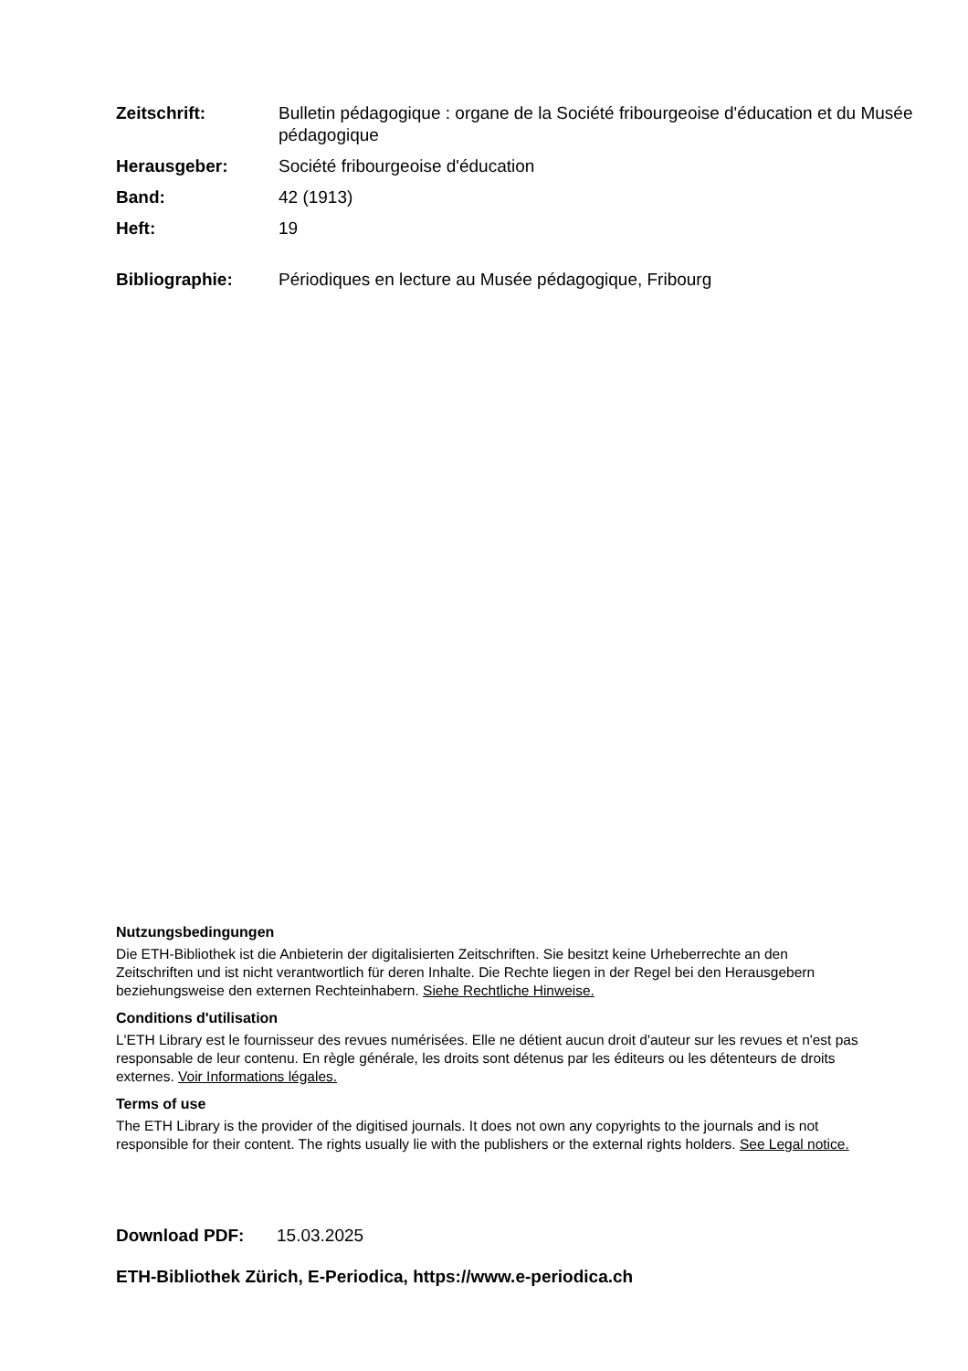Zeitschrift: Bulletin pédagogique : organe de la Société fribourgeoise d'éducation et du Musée pédagogique
Herausgeber: Société fribourgeoise d'éducation
Band: 42 (1913)
Heft: 19
Bibliographie: Périodiques en lecture au Musée pédagogique, Fribourg
Nutzungsbedingungen
Die ETH-Bibliothek ist die Anbieterin der digitalisierten Zeitschriften. Sie besitzt keine Urheberrechte an den Zeitschriften und ist nicht verantwortlich für deren Inhalte. Die Rechte liegen in der Regel bei den Herausgebern beziehungsweise den externen Rechteinhabern. Siehe Rechtliche Hinweise.
Conditions d'utilisation
L'ETH Library est le fournisseur des revues numérisées. Elle ne détient aucun droit d'auteur sur les revues et n'est pas responsable de leur contenu. En règle générale, les droits sont détenus par les éditeurs ou les détenteurs de droits externes. Voir Informations légales.
Terms of use
The ETH Library is the provider of the digitised journals. It does not own any copyrights to the journals and is not responsible for their content. The rights usually lie with the publishers or the external rights holders. See Legal notice.
Download PDF: 15.03.2025
ETH-Bibliothek Zürich, E-Periodica, https://www.e-periodica.ch